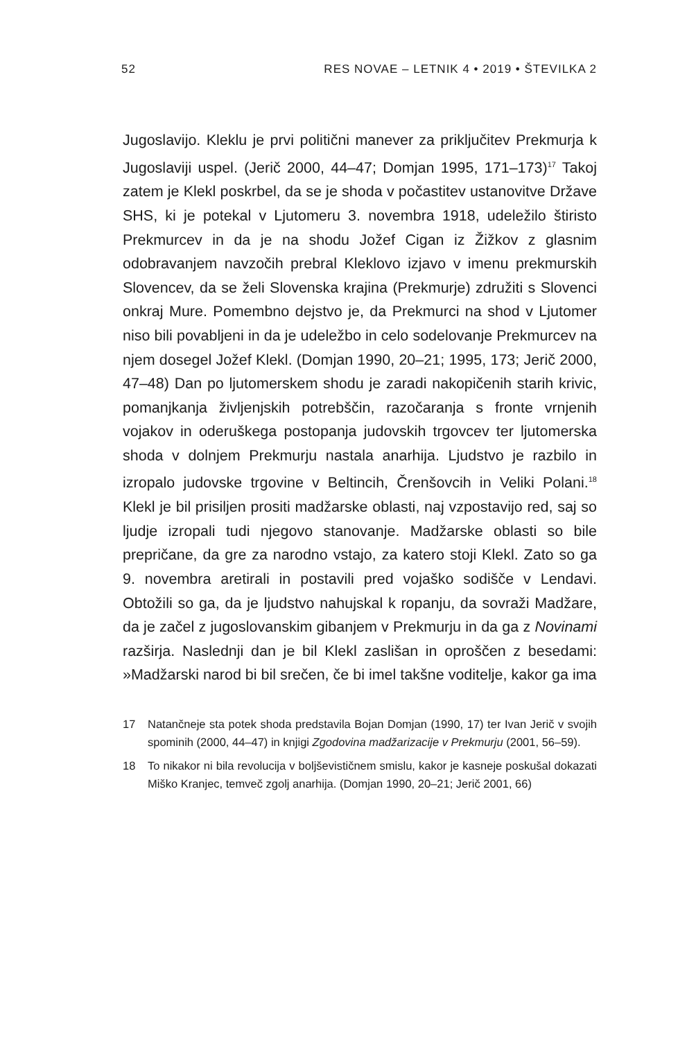52 RES NOVAE – LETNIK 4 • 2019 • ŠTEVILKA 2
Jugoslavijo. Kleklu je prvi politični manever za priključitev Prekmurja k Jugoslaviji uspel. (Jerič 2000, 44–47; Domjan 1995, 171–173)<sup>17</sup> Takoj zatem je Klekl poskrbel, da se je shoda v počastitev ustanovitve Države SHS, ki je potekal v Ljutomeru 3. novembra 1918, udeležilo štiristo Prekmurcev in da je na shodu Jožef Cigan iz Žižkov z glasnim odobravanjem navzočih prebral Kleklovo izjavo v imenu prekmurskih Slovencev, da se želi Slovenska krajina (Prekmurje) združiti s Slovenci onkraj Mure. Pomembno dejstvo je, da Prekmurci na shod v Ljutomer niso bili povabljeni in da je udeležbo in celo sodelovanje Prekmurcev na njem dosegel Jožef Klekl. (Domjan 1990, 20–21; 1995, 173; Jerič 2000, 47–48) Dan po ljutomerskem shodu je zaradi nakopičenih starih krivic, pomanjkanja življenjskih potrebščin, razočaranja s fronte vrnjenih vojakov in oderuškega postopanja judovskih trgovcev ter ljutomerska shoda v dolnjem Prekmurju nastala anarhija. Ljudstvo je razbilo in izropalo judovske trgovine v Beltincih, Črenšovcih in Veliki Polani.<sup>18</sup> Klekl je bil prisiljen prositi madžarske oblasti, naj vzpostavijo red, saj so ljudje izropali tudi njegovo stanovanje. Madžarske oblasti so bile prepričane, da gre za narodno vstajo, za katero stoji Klekl. Zato so ga 9. novembra aretirali in postavili pred vojaško sodišče v Lendavi. Obtožili so ga, da je ljudstvo nahujskal k ropanju, da sovraži Madžare, da je začel z jugoslovanskim gibanjem v Prekmurju in da ga z Novinami razširja. Naslednji dan je bil Klekl zaslišan in oproščen z besedami: »Madžarski narod bi bil srečen, če bi imel takšne voditelje, kakor ga ima
17 Natančneje sta potek shoda predstavila Bojan Domjan (1990, 17) ter Ivan Jerič v svojih spominih (2000, 44–47) in knjigi Zgodovina madžarizacije v Prekmurju (2001, 56–59).
18 To nikakor ni bila revolucija v boljševističnem smislu, kakor je kasneje poskušal dokazati Miško Kranjec, temveč zgolj anarhija. (Domjan 1990, 20–21; Jerič 2001, 66)